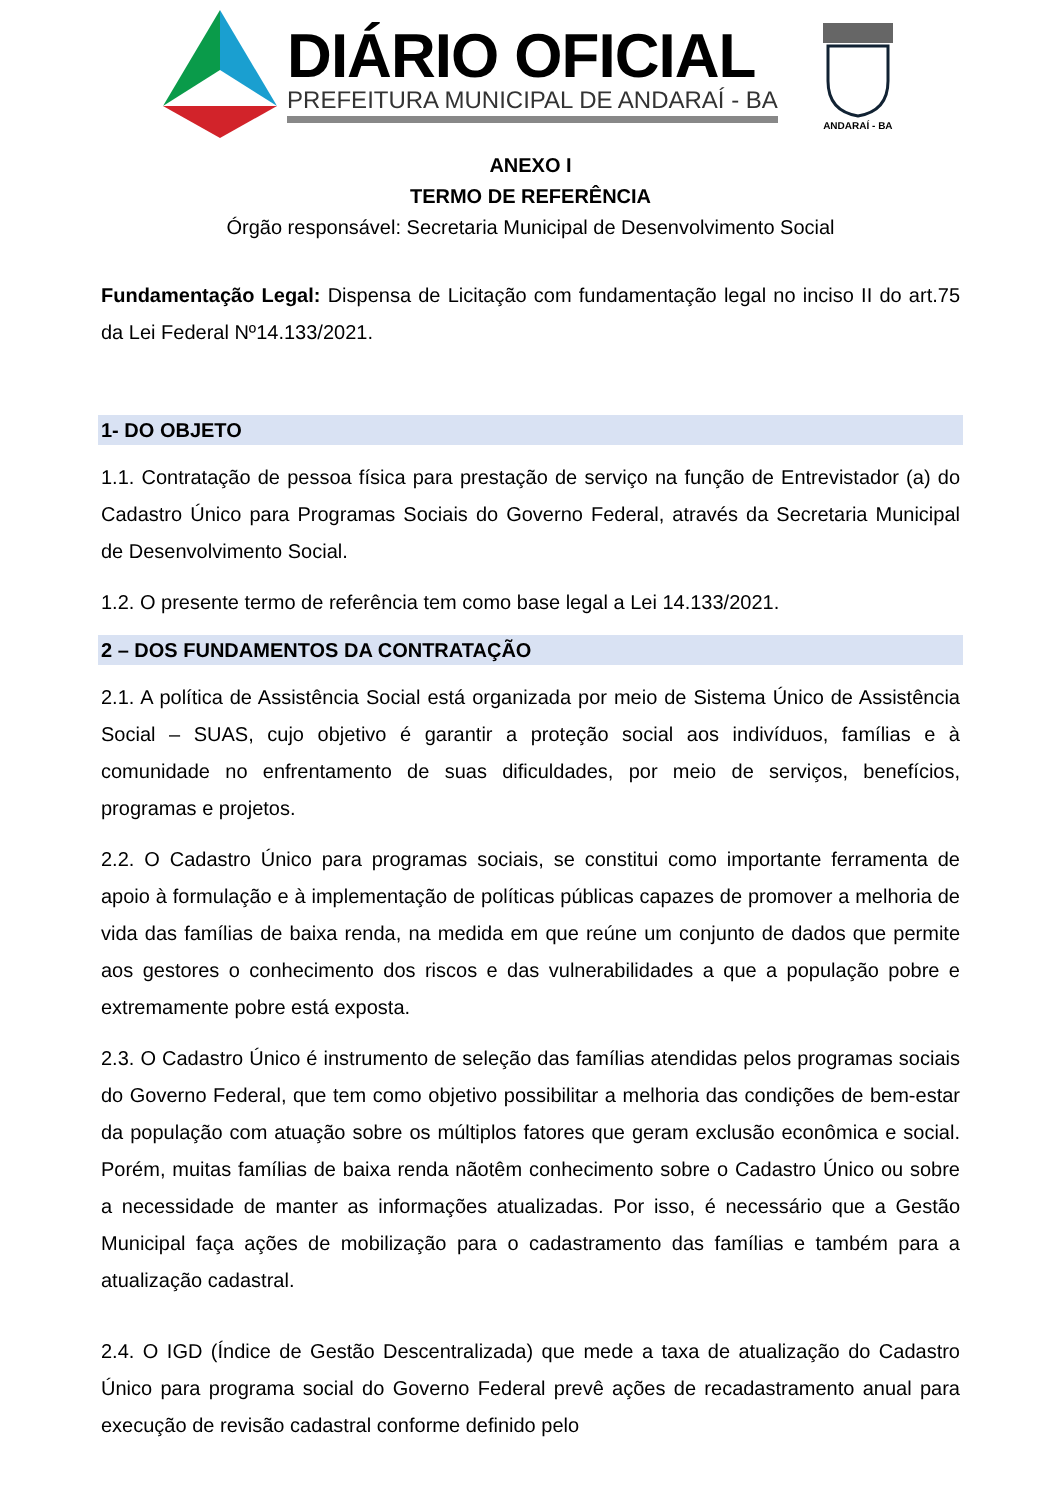DIÁRIO OFICIAL
PREFEITURA MUNICIPAL DE ANDARAÍ - BA
ANDARAÍ - BA
ANEXO I
TERMO DE REFERÊNCIA
Órgão responsável: Secretaria Municipal de Desenvolvimento Social
Fundamentação Legal: Dispensa de Licitação com fundamentação legal no inciso II do art.75 da Lei Federal Nº14.133/2021.
1- DO OBJETO
1.1. Contratação de pessoa física para prestação de serviço na função de Entrevistador (a) do Cadastro Único para Programas Sociais do Governo Federal, através da Secretaria Municipal de Desenvolvimento Social.
1.2. O presente termo de referência tem como base legal a Lei 14.133/2021.
2 – DOS FUNDAMENTOS DA CONTRATAÇÃO
2.1. A política de Assistência Social está organizada por meio de Sistema Único de Assistência Social – SUAS, cujo objetivo é garantir a proteção social aos indivíduos, famílias e à comunidade no enfrentamento de suas dificuldades, por meio de serviços, benefícios, programas e projetos.
2.2. O Cadastro Único para programas sociais, se constitui como importante ferramenta de apoio à formulação e à implementação de políticas públicas capazes de promover a melhoria de vida das famílias de baixa renda, na medida em que reúne um conjunto de dados que permite aos gestores o conhecimento dos riscos e das vulnerabilidades a que a população pobre e extremamente pobre está exposta.
2.3. O Cadastro Único é instrumento de seleção das famílias atendidas pelos programas sociais do Governo Federal, que tem como objetivo possibilitar a melhoria das condições de bem-estar da população com atuação sobre os múltiplos fatores que geram exclusão econômica e social. Porém, muitas famílias de baixa renda nãotêm conhecimento sobre o Cadastro Único ou sobre a necessidade de manter as informações atualizadas. Por isso, é necessário que a Gestão Municipal faça ações de mobilização para o cadastramento das famílias e também para a atualização cadastral.
2.4. O IGD (Índice de Gestão Descentralizada) que mede a taxa de atualização do Cadastro Único para programa social do Governo Federal prevê ações de recadastramento anual para execução de revisão cadastral conforme definido pelo